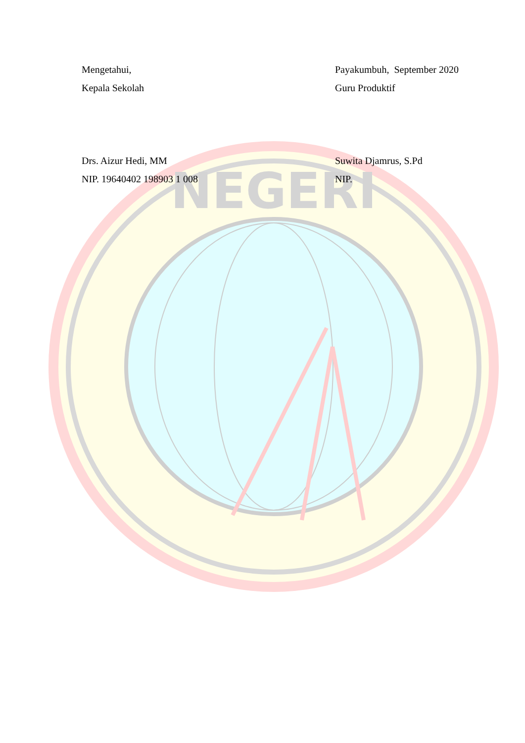NEGERI
Mengetahui,
Kepala Sekolah
Drs. Aizur Hedi, MM
NIP. 19640402 198903 1 008
Payakumbuh, September 2020
Guru Produktif
Suwita Djamrus, S.Pd
NIP.